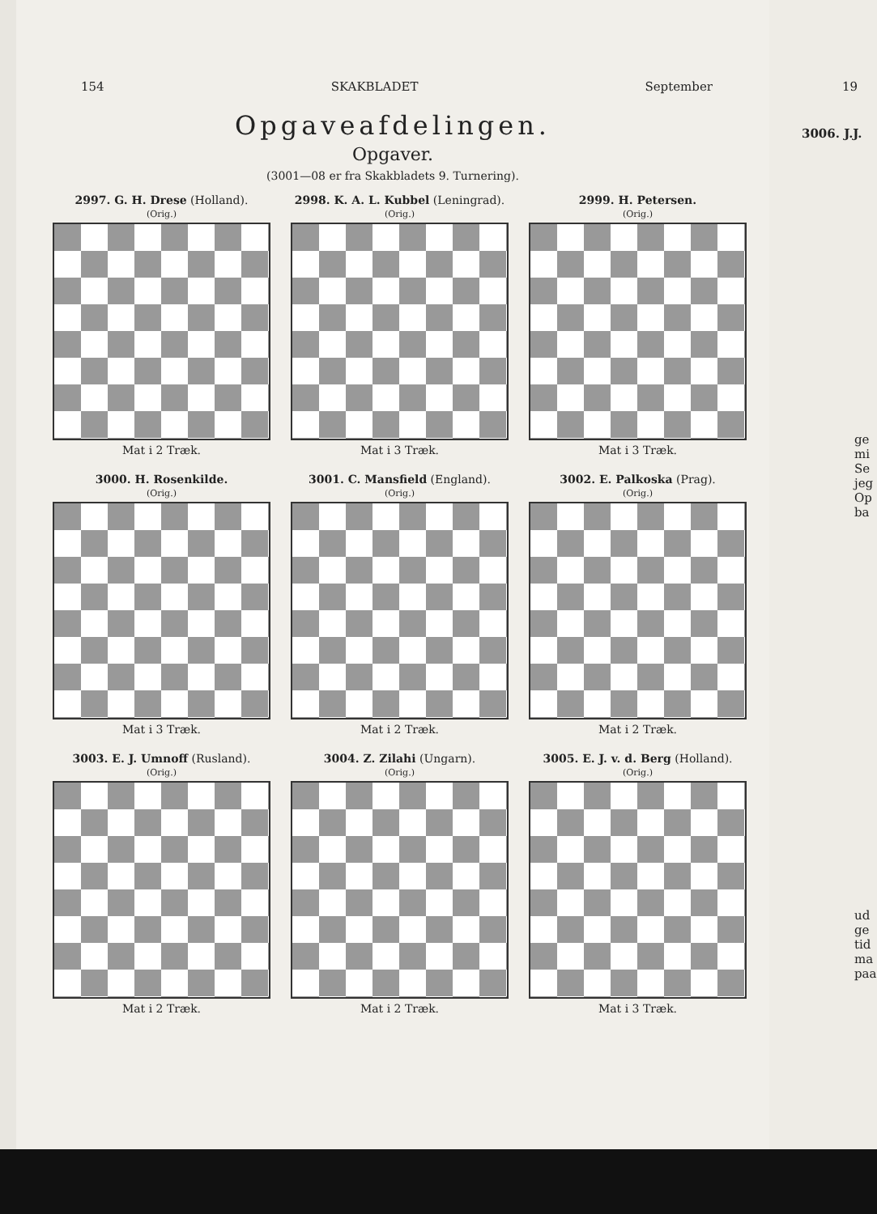154 SKAKBLADET September
Opgaveafdelingen.
Opgaver.
(3001—08 er fra Skakbladets 9. Turnering).
2997. G. H. Drese (Holland).
(Orig.)
Mat i 2 Træk.
2998. K. A. L. Kubbel (Leningrad).
(Orig.)
Mat i 3 Træk.
2999. H. Petersen.
(Orig.)
Mat i 3 Træk.
3000. H. Rosenkilde.
(Orig.)
Mat i 3 Træk.
3001. C. Mansfield (England).
(Orig.)
Mat i 2 Træk.
3002. E. Palkoska (Prag).
(Orig.)
Mat i 2 Træk.
3003. E. J. Umnoff (Rusland).
(Orig.)
Mat i 2 Træk.
3004. Z. Zilahi (Ungarn).
(Orig.)
Mat i 2 Træk.
3005. E. J. v. d. Berg (Holland).
(Orig.)
Mat i 3 Træk.
19
3006. J.J.
ge
mi
Se
jeg
Op
ba
ud
ge
tid
ma
paa